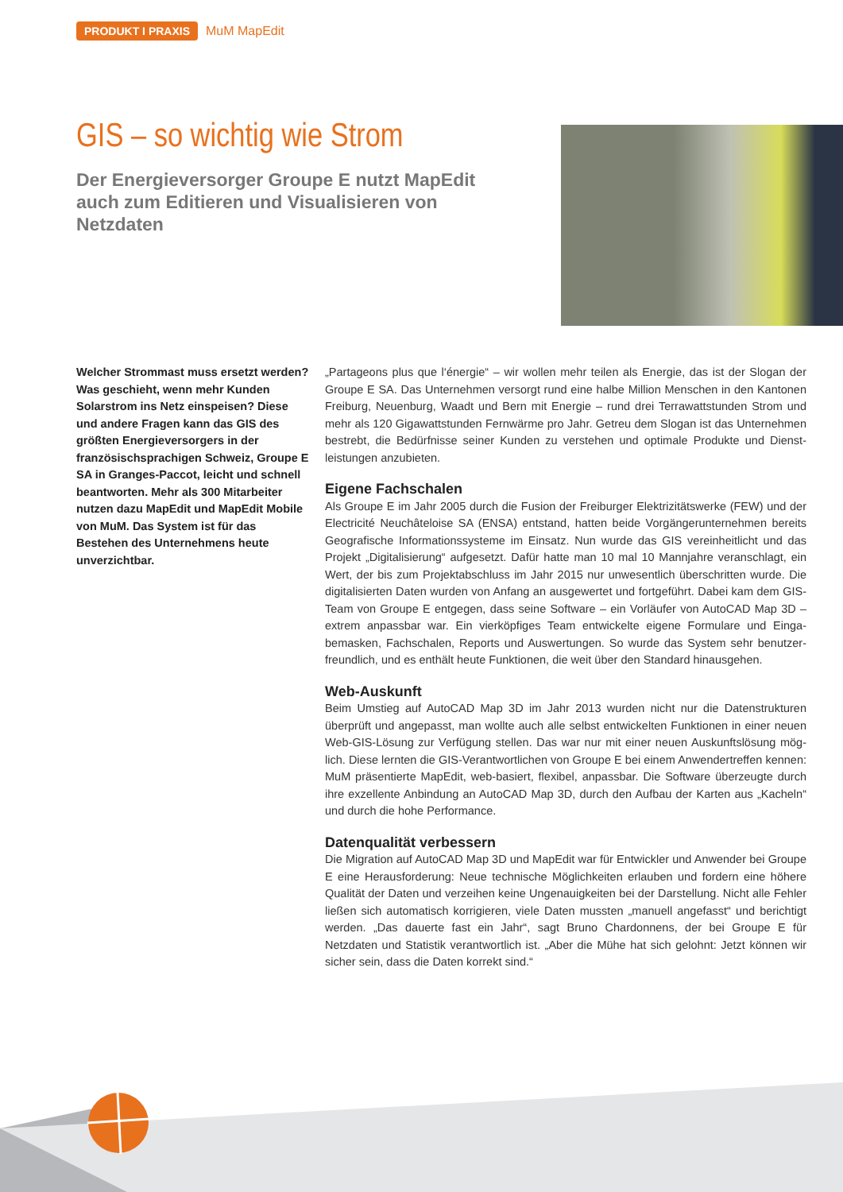PRODUKT I PRAXIS MuM MapEdit
GIS – so wichtig wie Strom
Der Energieversorger Groupe E nutzt MapEdit auch zum Editieren und Visualisieren von Netzdaten
Welcher Strommast muss ersetzt werden? Was geschieht, wenn mehr Kunden Solarstrom ins Netz einspeisen? Diese und andere Fragen kann das GIS des größten Energieversorgers in der französischsprachigen Schweiz, Groupe E SA in Granges-Paccot, leicht und schnell beantworten. Mehr als 300 Mitarbeiter nutzen dazu MapEdit und MapEdit Mobile von MuM. Das System ist für das Bestehen des Unternehmens heute unverzichtbar.
„Partageons plus que l‘énergie“ – wir wollen mehr teilen als Energie, das ist der Slogan der Groupe E SA. Das Unternehmen versorgt rund eine halbe Million Menschen in den Kantonen Freiburg, Neuenburg, Waadt und Bern mit Energie – rund drei Terrawattstunden Strom und mehr als 120 Gigawattstunden Fernwärme pro Jahr. Getreu dem Slogan ist das Unternehmen bestrebt, die Bedürfnisse seiner Kunden zu verstehen und optimale Produkte und Dienst­leistungen anzubieten.
Eigene Fachschalen
Als Groupe E im Jahr 2005 durch die Fusion der Freiburger Elektrizitätswerke (FEW) und der Electricité Neuchâteloise SA (ENSA) entstand, hatten beide Vorgängerunternehmen be­reits Geografische Informationssysteme im Einsatz. Nun wurde das GIS vereinheitlicht und das Projekt „Digitalisierung“ aufgesetzt. Dafür hatte man 10 mal 10 Mannjahre veranschlagt, ein Wert, der bis zum Projektabschluss im Jahr 2015 nur unwesentlich überschritten wurde. Die digitalisierten Daten wurden von Anfang an ausgewertet und fortgeführt. Dabei kam dem GIS-Team von Groupe E entgegen, dass seine Software – ein Vorläufer von AutoCAD Map 3D – extrem anpassbar war. Ein vierköpfiges Team entwickelte eigene Formulare und Einga­bemasken, Fachschalen, Reports und Auswertungen. So wurde das System sehr benutzer­freundlich, und es enthält heute Funktionen, die weit über den Standard hinausgehen.
Web-Auskunft
Beim Umstieg auf AutoCAD Map 3D im Jahr 2013 wurden nicht nur die Datenstrukturen überprüft und angepasst, man wollte auch alle selbst entwickelten Funktionen in einer neuen Web-GIS-Lösung zur Verfügung stellen. Das war nur mit einer neuen Auskunftslösung mög­lich. Diese lernten die GIS-Verantwortlichen von Groupe E bei einem Anwendertreffen kennen: MuM präsentierte MapEdit, web-basiert, flexibel, anpassbar. Die Software überzeugte durch ihre exzellente Anbindung an AutoCAD Map 3D, durch den Aufbau der Karten aus „Kacheln“ und durch die hohe Performance.
Datenqualität verbessern
Die Migration auf AutoCAD Map 3D und MapEdit war für Entwickler und Anwender bei Groupe E eine Herausforderung: Neue technische Möglichkeiten erlauben und fordern eine höhere Qualität der Daten und verzeihen keine Ungenauigkeiten bei der Darstellung. Nicht alle Fehler ließen sich automatisch korrigieren, viele Daten mussten „manuell angefasst“ und berichtigt werden. „Das dauerte fast ein Jahr“, sagt Bruno Chardonnens, der bei Groupe E für Netzdaten und Statistik verantwortlich ist. „Aber die Mühe hat sich gelohnt: Jetzt können wir sicher sein, dass die Daten korrekt sind.“